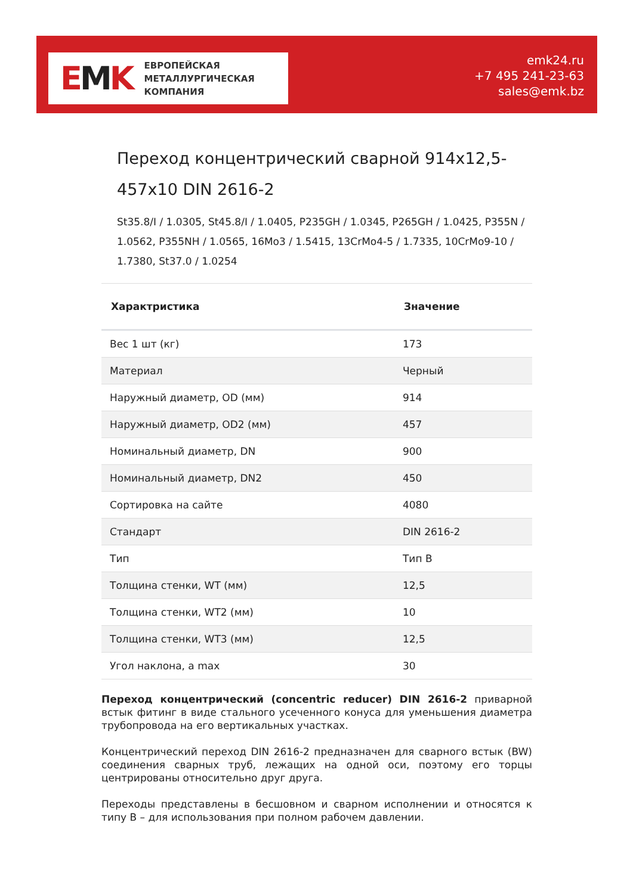EMK
ЕВРОПЕЙСКАЯ
МЕТАЛЛУРГИЧЕСКАЯ
КОМПАНИЯ
emk24.ru
+7 495 241-23-63
sales@emk.bz
Переход концентрический сварной 914x12,5-457x10 DIN 2616-2
St35.8/I / 1.0305, St45.8/I / 1.0405, P235GH / 1.0345, P265GH / 1.0425, P355N / 1.0562, P355NH / 1.0565, 16Mo3 / 1.5415, 13CrMo4-5 / 1.7335, 10CrMo9-10 / 1.7380, St37.0 / 1.0254
| Характристика | Значение |
| --- | --- |
| Вес 1 шт (кг) | 173 |
| Материал | Черный |
| Наружный диаметр, OD (мм) | 914 |
| Наружный диаметр, OD2 (мм) | 457 |
| Номинальный диаметр, DN | 900 |
| Номинальный диаметр, DN2 | 450 |
| Сортировка на сайте | 4080 |
| Стандарт | DIN 2616-2 |
| Тип | Тип B |
| Толщина стенки, WT (мм) | 12,5 |
| Толщина стенки, WT2 (мм) | 10 |
| Толщина стенки, WT3 (мм) | 12,5 |
| Угол наклона, a max | 30 |
Переход концентрический (concentric reducer) DIN 2616-2 приварной встык фитинг в виде стального усеченного конуса для уменьшения диаметра трубопровода на его вертикальных участках.
Концентрический переход DIN 2616-2 предназначен для сварного встык (BW) соединения сварных труб, лежащих на одной оси, поэтому его торцы центрированы относительно друг друга.
Переходы представлены в бесшовном и сварном исполнении и относятся к типу B – для использования при полном рабочем давлении.